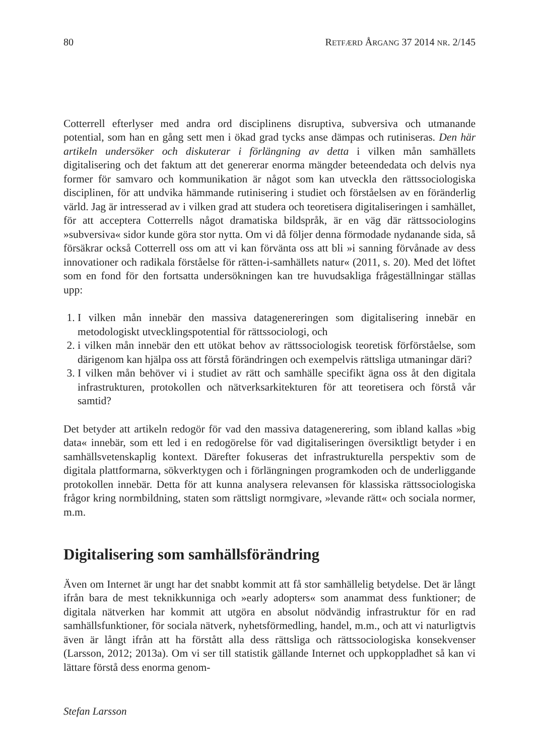80 RETFÆRD ÅRGANG 37 2014 NR. 2/145
Cotterrell efterlyser med andra ord disciplinens disruptiva, subversiva och utmanande potential, som han en gång sett men i ökad grad tycks anse dämpas och rutiniseras. Den här artikeln undersöker och diskuterar i förlängning av detta i vilken mån samhällets digitalisering och det faktum att det genererar enorma mängder beteendedata och delvis nya former för samvaro och kommunikation är något som kan utveckla den rättssociologiska disciplinen, för att undvika hämmande rutinisering i studiet och förståelsen av en föränderlig värld. Jag är intresserad av i vilken grad att studera och teoretisera digitaliseringen i samhället, för att acceptera Cotterrells något dramatiska bildspråk, är en väg där rättssociologins »subversiva« sidor kunde göra stor nytta. Om vi då följer denna förmodade nydanande sida, så försäkrar också Cotterrell oss om att vi kan förvänta oss att bli »i sanning förvånade av dess innovationer och radikala förståelse för rätten-i-samhällets natur« (2011, s. 20). Med det löftet som en fond för den fortsatta undersökningen kan tre huvudsakliga frågeställningar ställas upp:
1. I vilken mån innebär den massiva datagenereringen som digitalisering innebär en metodologiskt utvecklingspotential för rättssociologi, och
2. i vilken mån innebär den ett utökat behov av rättssociologisk teoretisk förförståelse, som därigenom kan hjälpa oss att förstå förändringen och exempelvis rättsliga utmaningar däri?
3. I vilken mån behöver vi i studiet av rätt och samhälle specifikt ägna oss åt den digitala infrastrukturen, protokollen och nätverksarkitekturen för att teoretisera och förstå vår samtid?
Det betyder att artikeln redogör för vad den massiva datagenerering, som ibland kallas »big data« innebär, som ett led i en redogörelse för vad digitaliseringen översiktligt betyder i en samhällsvetenskaplig kontext. Därefter fokuseras det infrastrukturella perspektiv som de digitala plattformarna, sökverktygen och i förlängningen programkoden och de underliggande protokollen innebär. Detta för att kunna analysera relevansen för klassiska rättssociologiska frågor kring normbildning, staten som rättsligt normgivare, »levande rätt« och sociala normer, m.m.
Digitalisering som samhällsförändring
Även om Internet är ungt har det snabbt kommit att få stor samhällelig betydelse. Det är långt ifrån bara de mest teknikkunniga och »early adopters« som anammat dess funktioner; de digitala nätverken har kommit att utgöra en absolut nödvändig infrastruktur för en rad samhällsfunktioner, för sociala nätverk, nyhetsförmedling, handel, m.m., och att vi naturligtvis även är långt ifrån att ha förstått alla dess rättsliga och rättssociologiska konsekvenser (Larsson, 2012; 2013a). Om vi ser till statistik gällande Internet och uppkoppladhet så kan vi lättare förstå dess enorma genom-
Stefan Larsson